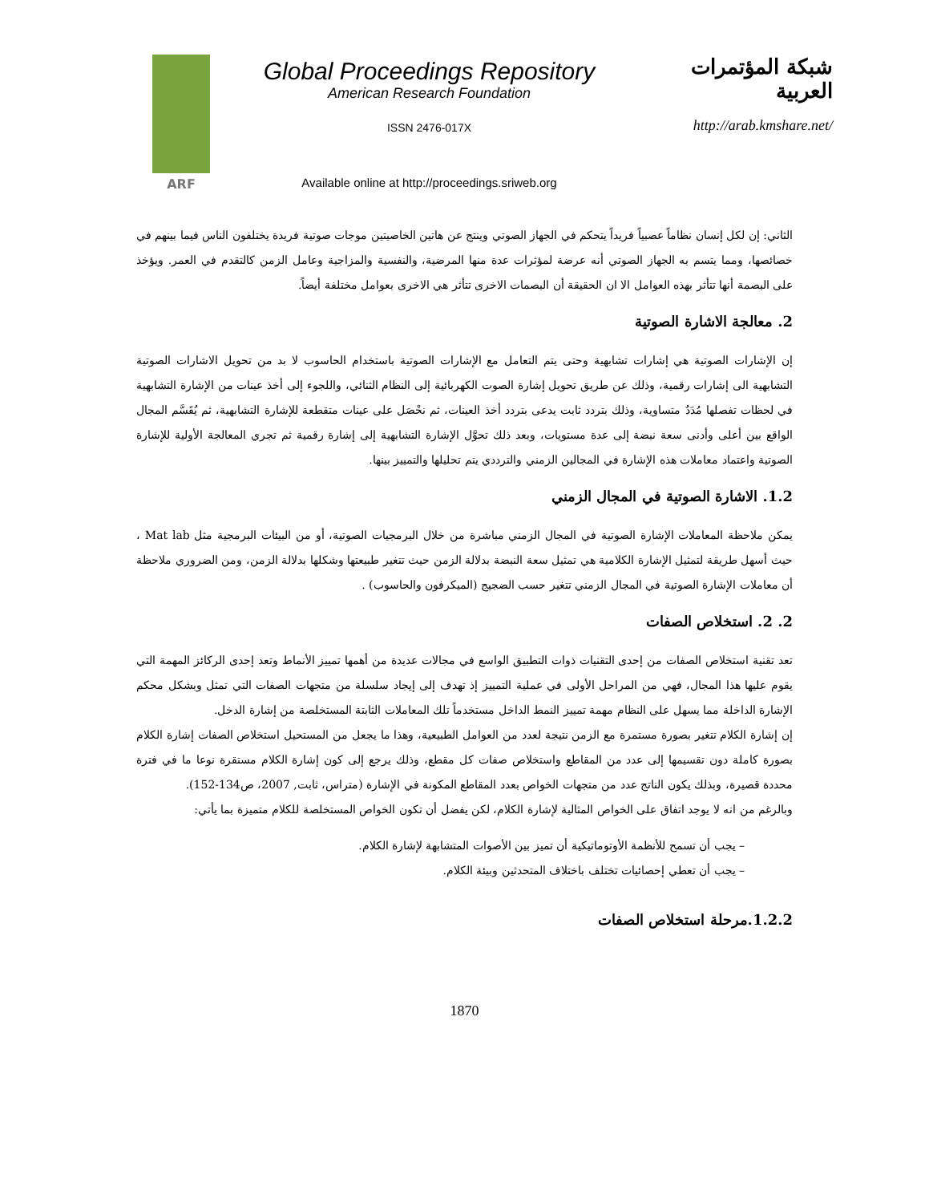ARF
Global Proceedings Repository
American Research Foundation
ISSN 2476-017X
Available online at http://proceedings.sriweb.org
شبكة المؤتمرات العربية
http://arab.kmshare.net/
الثاني: إن لكل إنسان نظاماً عصبياً فريداً يتحكم في الجهاز الصوتي وينتج عن هاتين الخاصيتين موجات صوتية فريدة يختلفون الناس فيما بينهم في خصائصها، ومما يتسم به الجهاز الصوتي أنه عرضة لمؤثرات عدة منها المرضية، والنفسية والمزاجية وعامل الزمن كالتقدم في العمر. ويؤخذ على البصمة أنها تتأثر بهذه العوامل الا ان الحقيقة أن البصمات الاخرى تتأثر هي الاخرى بعوامل مختلفة أيضاً.
2. معالجة الاشارة الصوتية
إن الإشارات الصوتية هي إشارات تشابهية وحتى يتم التعامل مع الإشارات الصوتية باستخدام الحاسوب لا بد من تحويل الاشارات الصوتية التشابهية الى إشارات رقمية، وذلك عن طريق تحويل إشارة الصوت الكهربائية إلى النظام الثنائي، واللجوء إلى أخذ عينات من الإشارة التشابهية في لحظات تفصلها مُدَدٌ متساوية، وذلك بتردد ثابت يدعى بتردد أخذ العينات، ثم نحْصَل على عينات متقطعة للإشارة التشابهية، ثم يُقَسَّم المجال الواقع بين أعلى وأدنى سعة نبضة إلى عدة مستويات، وبعد ذلك تحوَّل الإشارة التشابهية إلى إشارة رقمية ثم تجري المعالجة الأولية للإشارة الصوتية واعتماد معاملات هذه الإشارة في المجالين الزمني والترددي يتم تحليلها والتمييز بينها.
1.2. الاشارة الصوتية في المجال الزمني
يمكن ملاحظة المعاملات الإشارة الصوتية في المجال الزمني مباشرة من خلال البرمجيات الصوتية، أو من البيئات البرمجية مثل Mat lab ، حيث أسهل طريقة لتمثيل الإشارة الكلامية هي تمثيل سعة النبضة بدلالة الزمن حيث تتغير طبيعتها وشكلها بدلالة الزمن، ومن الضروري ملاحظة أن معاملات الإشارة الصوتية في المجال الزمني تتغير حسب الضجيج (الميكرفون والحاسوب) .
2. 2. استخلاص الصفات
تعد تقنية استخلاص الصفات من إحدى التقنيات ذوات التطبيق الواسع في مجالات عديدة من أهمها تمييز الأنماط وتعد إحدى الركائز المهمة التي يقوم عليها هذا المجال، فهي من المراحل الأولى في عملية التمييز إذ تهدف إلى إيجاد سلسلة من متجهات الصفات التي تمثل وبشكل محكم الإشارة الداخلة مما يسهل على النظام مهمة تمييز النمط الداخل مستخدماً تلك المعاملات الثابتة المستخلصة من إشارة الدخل.
إن إشارة الكلام تتغير بصورة مستمرة مع الزمن نتيجة لعدد من العوامل الطبيعية، وهذا ما يجعل من المستحيل استخلاص الصفات إشارة الكلام بصورة كاملة دون تقسيمها إلى عدد من المقاطع واستخلاص صفات كل مقطع، وذلك يرجع إلى كون إشارة الكلام مستقرة نوعا ما في فترة محددة قصيرة، وبذلك يكون الناتج عدد من متجهات الخواص بعدد المقاطع المكونة في الإشارة (متراس، ثابت, 2007، ص134-152).
وبالرغم من انه لا يوجد اتفاق على الخواص المثالية لإشارة الكلام، لكن يفضل أن تكون الخواص المستخلصة للكلام متميزة بما يأتي:
– يجب أن تسمح للأنظمة الأوتوماتيكية أن تميز بين الأصوات المتشابهة لإشارة الكلام.
– يجب أن تعطي إحصائيات تختلف باختلاف المتحدثين وبيئة الكلام.
1.2.2.مرحلة استخلاص الصفات
1870